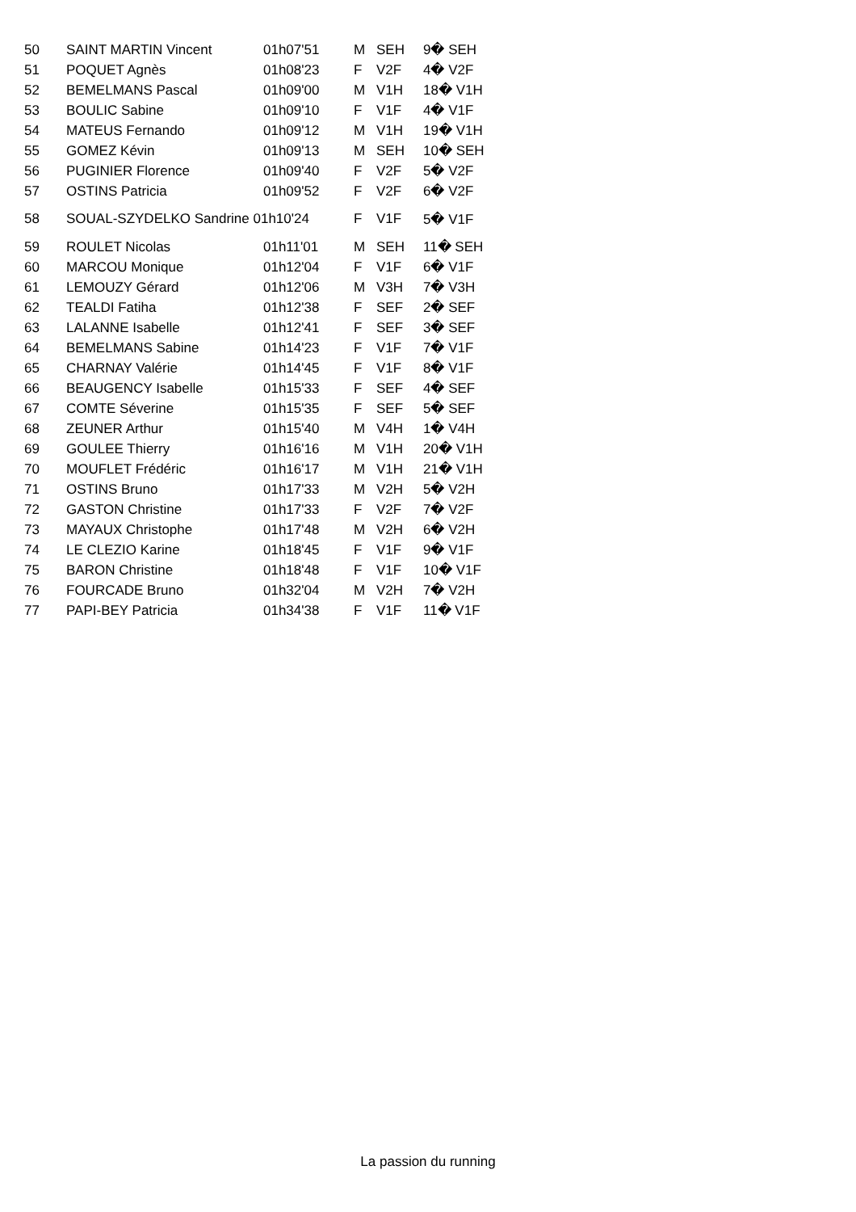| 50 | SAINT MARTIN Vincent | 01h07'51 | M | SEH | 9� SEH |
| 51 | POQUET Agnès | 01h08'23 | F | V2F | 4� V2F |
| 52 | BEMELMANS Pascal | 01h09'00 | M | V1H | 18� V1H |
| 53 | BOULIC Sabine | 01h09'10 | F | V1F | 4� V1F |
| 54 | MATEUS Fernando | 01h09'12 | M | V1H | 19� V1H |
| 55 | GOMEZ Kévin | 01h09'13 | M | SEH | 10� SEH |
| 56 | PUGINIER Florence | 01h09'40 | F | V2F | 5� V2F |
| 57 | OSTINS Patricia | 01h09'52 | F | V2F | 6� V2F |
| 58 | SOUAL-SZYDELKO Sandrine 01h10'24 | | F | V1F | 5� V1F |
| 59 | ROULET Nicolas | 01h11'01 | M | SEH | 11� SEH |
| 60 | MARCOU Monique | 01h12'04 | F | V1F | 6� V1F |
| 61 | LEMOUZY Gérard | 01h12'06 | M | V3H | 7� V3H |
| 62 | TEALDI Fatiha | 01h12'38 | F | SEF | 2� SEF |
| 63 | LALANNE Isabelle | 01h12'41 | F | SEF | 3� SEF |
| 64 | BEMELMANS Sabine | 01h14'23 | F | V1F | 7� V1F |
| 65 | CHARNAY Valérie | 01h14'45 | F | V1F | 8� V1F |
| 66 | BEAUGENCY Isabelle | 01h15'33 | F | SEF | 4� SEF |
| 67 | COMTE Séverine | 01h15'35 | F | SEF | 5� SEF |
| 68 | ZEUNER Arthur | 01h15'40 | M | V4H | 1� V4H |
| 69 | GOULEE Thierry | 01h16'16 | M | V1H | 20� V1H |
| 70 | MOUFLET Frédéric | 01h16'17 | M | V1H | 21� V1H |
| 71 | OSTINS Bruno | 01h17'33 | M | V2H | 5� V2H |
| 72 | GASTON Christine | 01h17'33 | F | V2F | 7� V2F |
| 73 | MAYAUX Christophe | 01h17'48 | M | V2H | 6� V2H |
| 74 | LE CLEZIO Karine | 01h18'45 | F | V1F | 9� V1F |
| 75 | BARON Christine | 01h18'48 | F | V1F | 10� V1F |
| 76 | FOURCADE Bruno | 01h32'04 | M | V2H | 7� V2H |
| 77 | PAPI-BEY Patricia | 01h34'38 | F | V1F | 11� V1F |
La passion du running